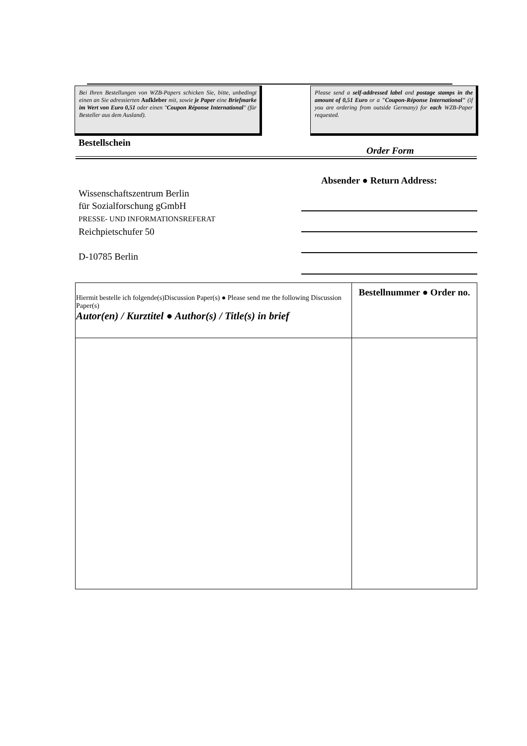Bei Ihren Bestellungen von WZB-Papers schicken Sie, bitte, unbedingt einen an Sie adressierten Aufkleber mit, sowie je Paper eine Briefmarke im Wert von Euro 0,51 oder einen "Coupon Réponse International" (für Besteller aus dem Ausland).
Please send a self-addressed label and postage stamps in the amount of 0,51 Euro or a "Coupon-Réponse International" (if you are ordering from outside Germany) for each WZB-Paper requested.
Bestellschein
Order Form
Absender ● Return Address:
Wissenschaftszentrum Berlin
für Sozialforschung gGmbH
PRESSE- UND INFORMATIONSREFERAT
Reichpietschufer 50
D-10785 Berlin
| Hiermit bestelle ich folgende(s)Discussion Paper(s) ● Please send me the following Discussion Paper(s) Autor(en) / Kurztitel ● Author(s) / Title(s) in brief | Bestellnummer ● Order no. |